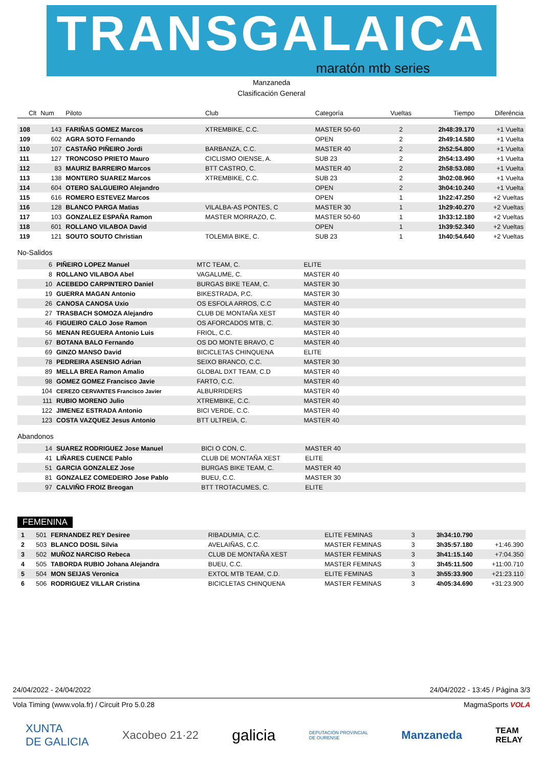TRANSGALAICA
maratón mtb series
Manzaneda
Clasificación General
| Clt | Num | Piloto | Club | Categoría | Vueltas | Tiempo | Diferéncia |
| --- | --- | --- | --- | --- | --- | --- | --- |
| 108 | 143 | FARIÑAS GOMEZ Marcos | XTREMBIKE, C.C. | MASTER 50-60 | 2 | 2h48:39.170 | +1 Vuelta |
| 109 | 602 | AGRA SOTO Fernando | | OPEN | 2 | 2h49:14.580 | +1 Vuelta |
| 110 | 107 | CASTAÑO PIÑEIRO Jordi | BARBANZA, C.C. | MASTER 40 | 2 | 2h52:54.800 | +1 Vuelta |
| 111 | 127 | TRONCOSO PRIETO Mauro | CICLISMO OIENSE, A. | SUB 23 | 2 | 2h54:13.490 | +1 Vuelta |
| 112 | 83 | MAURIZ BARREIRO Marcos | BTT CASTRO, C. | MASTER 40 | 2 | 2h58:53.080 | +1 Vuelta |
| 113 | 138 | MONTERO SUAREZ Marcos | XTREMBIKE, C.C. | SUB 23 | 2 | 3h02:08.960 | +1 Vuelta |
| 114 | 604 | OTERO SALGUEIRO Alejandro | | OPEN | 2 | 3h04:10.240 | +1 Vuelta |
| 115 | 616 | ROMERO ESTEVEZ Marcos | | OPEN | 1 | 1h22:47.250 | +2 Vueltas |
| 116 | 128 | BLANCO PARGA Matias | VILALBA-AS PONTES, C | MASTER 30 | 1 | 1h29:40.270 | +2 Vueltas |
| 117 | 103 | GONZALEZ ESPAÑA Ramon | MASTER MORRAZO, C. | MASTER 50-60 | 1 | 1h33:12.180 | +2 Vueltas |
| 118 | 601 | ROLLANO VILABOA David | | OPEN | 1 | 1h39:52.340 | +2 Vueltas |
| 119 | 121 | SOUTO SOUTO Christian | TOLEMIA BIKE, C. | SUB 23 | 1 | 1h40:54.640 | +2 Vueltas |
No-Salidos
| | 6 | PIÑEIRO LOPEZ Manuel | MTC TEAM, C. | ELITE | |
| | 8 | ROLLANO VILABOA Abel | VAGALUME, C. | MASTER 40 | |
| | 10 | ACEBEDO CARPINTERO Daniel | BURGAS BIKE TEAM, C. | MASTER 30 | |
| | 19 | GUERRA MAGAN Antonio | BIKESTRADA, P.C. | MASTER 30 | |
| | 26 | CANOSA CANOSA Uxio | OS ESFOLA ARROS, C.C | MASTER 40 | |
| | 27 | TRASBACH SOMOZA Alejandro | CLUB DE MONTAÑA XEST | MASTER 40 | |
| | 46 | FIGUEIRO CALO Jose Ramon | OS AFORCADOS MTB, C. | MASTER 30 | |
| | 56 | MENAN REGUERA Antonio Luis | FRIOL, C.C. | MASTER 40 | |
| | 67 | BOTANA BALO Fernando | OS DO MONTE BRAVO, C | MASTER 40 | |
| | 69 | GINZO MANSO David | BICICLETAS CHINQUENA | ELITE | |
| | 78 | PEDREIRA ASENSIO Adrian | SEIXO BRANCO, C.C. | MASTER 30 | |
| | 89 | MELLA BREA Ramon Amalio | GLOBAL DXT TEAM, C.D | MASTER 40 | |
| | 98 | GOMEZ GOMEZ Francisco Javie | FARTO, C.C. | MASTER 40 | |
| | 104 | CEREZO CERVANTES Francisco Javier | ALBURRIDERS | MASTER 40 | |
| | 111 | RUBIO MORENO Julio | XTREMBIKE, C.C. | MASTER 40 | |
| | 122 | JIMENEZ ESTRADA Antonio | BICI VERDE, C.C. | MASTER 40 | |
| | 123 | COSTA VAZQUEZ Jesus Antonio | BTT ULTREIA, C. | MASTER 40 | |
Abandonos
| | 14 | SUAREZ RODRIGUEZ Jose Manuel | BICI O CON, C. | MASTER 40 | |
| | 41 | LIÑARES CUENCE Pablo | CLUB DE MONTAÑA XEST | ELITE | |
| | 51 | GARCIA GONZALEZ Jose | BURGAS BIKE TEAM, C. | MASTER 40 | |
| | 81 | GONZALEZ COMEDEIRO Jose Pablo | BUEU, C.C. | MASTER 30 | |
| | 97 | CALVIÑO FROIZ Breogan | BTT TROTACUMES, C. | ELITE | |
FEMENINA
| 1 | 501 | FERNANDEZ REY Desiree | RIBADUMIA, C.C. | ELITE FEMINAS | 3 | 3h34:10.790 | |
| 2 | 503 | BLANCO DOSIL Silvia | AVELAIÑAS, C.C. | MASTER FEMINAS | 3 | 3h35:57.180 | +1:46.390 |
| 3 | 502 | MUÑOZ NARCISO Rebeca | CLUB DE MONTAÑA XEST | MASTER FEMINAS | 3 | 3h41:15.140 | +7:04.350 |
| 4 | 505 | TABORDA RUBIO Johana Alejandra | BUEU, C.C. | MASTER FEMINAS | 3 | 3h45:11.500 | +11:00.710 |
| 5 | 504 | MON SEIJAS Veronica | EXTOL MTB TEAM, C.D. | ELITE FEMINAS | 3 | 3h55:33.900 | +21:23.110 |
| 6 | 506 | RODRIGUEZ VILLAR Cristina | BICICLETAS CHINQUENA | MASTER FEMINAS | 3 | 4h05:34.690 | +31:23.900 |
24/04/2022 - 24/04/2022 24/04/2022 - 13:45 / Página 3/3
Vola Timing (www.vola.fr) / Circuit Pro 5.0.28 MagmaSports VOLA
XUNTA
DE GALICIA Xacobeo 21·22 galicia DEPUTACIÓN PROVINCIAL
DE OURENSE Manzaneda TEAM
RELAY